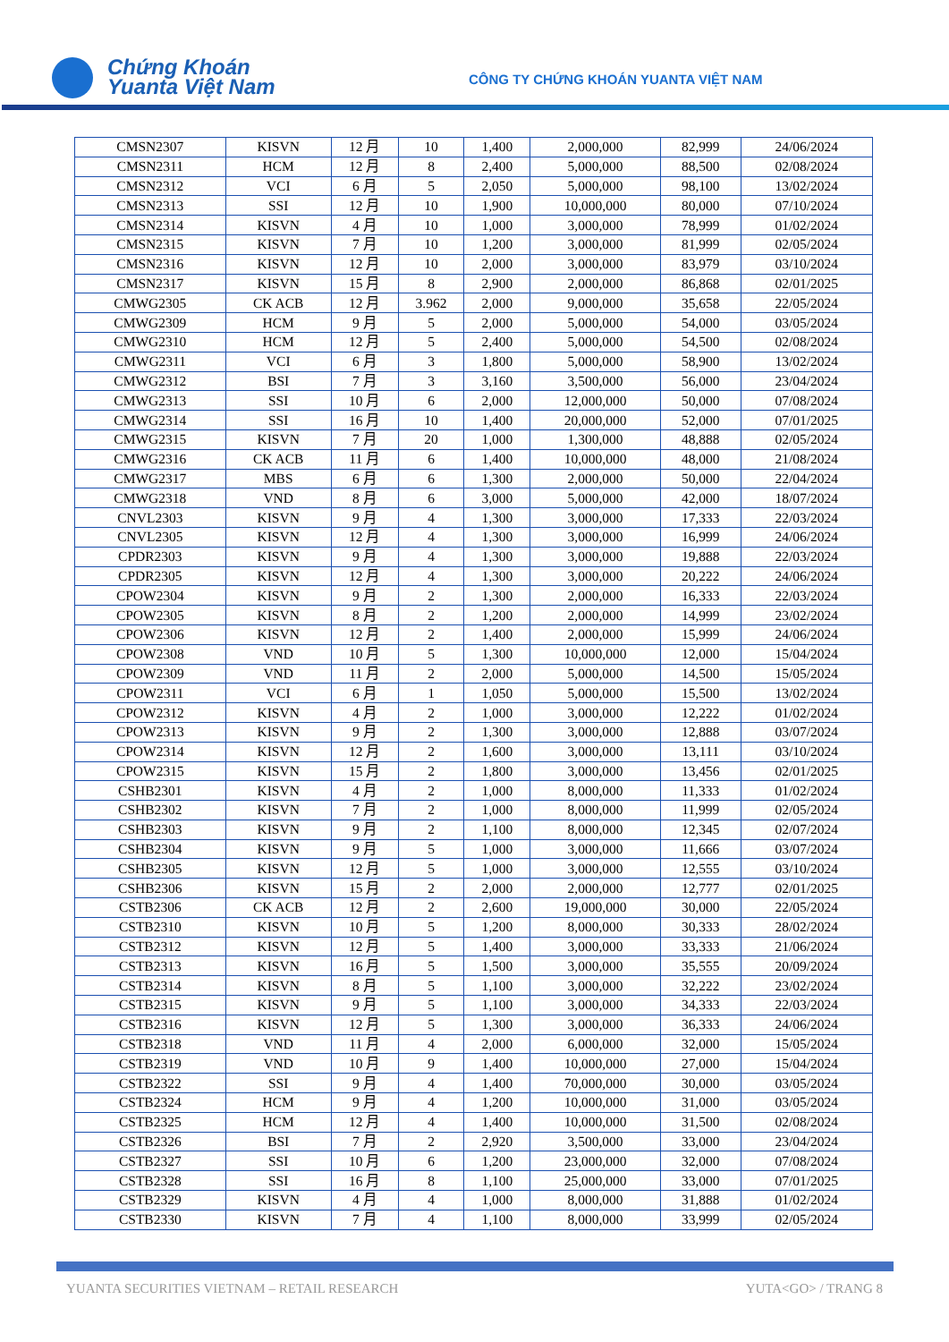Chứng Khoán
Yuanta Việt Nam
CÔNG TY CHỨNG KHOÁN YUANTA VIỆT NAM
| CMSN2307 | KISVN | 12 月 | 10 | 1,400 | 2,000,000 | 82,999 | 24/06/2024 |
| CMSN2311 | HCM | 12 月 | 8 | 2,400 | 5,000,000 | 88,500 | 02/08/2024 |
| CMSN2312 | VCI | 6 月 | 5 | 2,050 | 5,000,000 | 98,100 | 13/02/2024 |
| CMSN2313 | SSI | 12 月 | 10 | 1,900 | 10,000,000 | 80,000 | 07/10/2024 |
| CMSN2314 | KISVN | 4 月 | 10 | 1,000 | 3,000,000 | 78,999 | 01/02/2024 |
| CMSN2315 | KISVN | 7 月 | 10 | 1,200 | 3,000,000 | 81,999 | 02/05/2024 |
| CMSN2316 | KISVN | 12 月 | 10 | 2,000 | 3,000,000 | 83,979 | 03/10/2024 |
| CMSN2317 | KISVN | 15 月 | 8 | 2,900 | 2,000,000 | 86,868 | 02/01/2025 |
| CMWG2305 | CK ACB | 12 月 | 3.962 | 2,000 | 9,000,000 | 35,658 | 22/05/2024 |
| CMWG2309 | HCM | 9 月 | 5 | 2,000 | 5,000,000 | 54,000 | 03/05/2024 |
| CMWG2310 | HCM | 12 月 | 5 | 2,400 | 5,000,000 | 54,500 | 02/08/2024 |
| CMWG2311 | VCI | 6 月 | 3 | 1,800 | 5,000,000 | 58,900 | 13/02/2024 |
| CMWG2312 | BSI | 7 月 | 3 | 3,160 | 3,500,000 | 56,000 | 23/04/2024 |
| CMWG2313 | SSI | 10 月 | 6 | 2,000 | 12,000,000 | 50,000 | 07/08/2024 |
| CMWG2314 | SSI | 16 月 | 10 | 1,400 | 20,000,000 | 52,000 | 07/01/2025 |
| CMWG2315 | KISVN | 7 月 | 20 | 1,000 | 1,300,000 | 48,888 | 02/05/2024 |
| CMWG2316 | CK ACB | 11 月 | 6 | 1,400 | 10,000,000 | 48,000 | 21/08/2024 |
| CMWG2317 | MBS | 6 月 | 6 | 1,300 | 2,000,000 | 50,000 | 22/04/2024 |
| CMWG2318 | VND | 8 月 | 6 | 3,000 | 5,000,000 | 42,000 | 18/07/2024 |
| CNVL2303 | KISVN | 9 月 | 4 | 1,300 | 3,000,000 | 17,333 | 22/03/2024 |
| CNVL2305 | KISVN | 12 月 | 4 | 1,300 | 3,000,000 | 16,999 | 24/06/2024 |
| CPDR2303 | KISVN | 9 月 | 4 | 1,300 | 3,000,000 | 19,888 | 22/03/2024 |
| CPDR2305 | KISVN | 12 月 | 4 | 1,300 | 3,000,000 | 20,222 | 24/06/2024 |
| CPOW2304 | KISVN | 9 月 | 2 | 1,300 | 2,000,000 | 16,333 | 22/03/2024 |
| CPOW2305 | KISVN | 8 月 | 2 | 1,200 | 2,000,000 | 14,999 | 23/02/2024 |
| CPOW2306 | KISVN | 12 月 | 2 | 1,400 | 2,000,000 | 15,999 | 24/06/2024 |
| CPOW2308 | VND | 10 月 | 5 | 1,300 | 10,000,000 | 12,000 | 15/04/2024 |
| CPOW2309 | VND | 11 月 | 2 | 2,000 | 5,000,000 | 14,500 | 15/05/2024 |
| CPOW2311 | VCI | 6 月 | 1 | 1,050 | 5,000,000 | 15,500 | 13/02/2024 |
| CPOW2312 | KISVN | 4 月 | 2 | 1,000 | 3,000,000 | 12,222 | 01/02/2024 |
| CPOW2313 | KISVN | 9 月 | 2 | 1,300 | 3,000,000 | 12,888 | 03/07/2024 |
| CPOW2314 | KISVN | 12 月 | 2 | 1,600 | 3,000,000 | 13,111 | 03/10/2024 |
| CPOW2315 | KISVN | 15 月 | 2 | 1,800 | 3,000,000 | 13,456 | 02/01/2025 |
| CSHB2301 | KISVN | 4 月 | 2 | 1,000 | 8,000,000 | 11,333 | 01/02/2024 |
| CSHB2302 | KISVN | 7 月 | 2 | 1,000 | 8,000,000 | 11,999 | 02/05/2024 |
| CSHB2303 | KISVN | 9 月 | 2 | 1,100 | 8,000,000 | 12,345 | 02/07/2024 |
| CSHB2304 | KISVN | 9 月 | 5 | 1,000 | 3,000,000 | 11,666 | 03/07/2024 |
| CSHB2305 | KISVN | 12 月 | 5 | 1,000 | 3,000,000 | 12,555 | 03/10/2024 |
| CSHB2306 | KISVN | 15 月 | 2 | 2,000 | 2,000,000 | 12,777 | 02/01/2025 |
| CSTB2306 | CK ACB | 12 月 | 2 | 2,600 | 19,000,000 | 30,000 | 22/05/2024 |
| CSTB2310 | KISVN | 10 月 | 5 | 1,200 | 8,000,000 | 30,333 | 28/02/2024 |
| CSTB2312 | KISVN | 12 月 | 5 | 1,400 | 3,000,000 | 33,333 | 21/06/2024 |
| CSTB2313 | KISVN | 16 月 | 5 | 1,500 | 3,000,000 | 35,555 | 20/09/2024 |
| CSTB2314 | KISVN | 8 月 | 5 | 1,100 | 3,000,000 | 32,222 | 23/02/2024 |
| CSTB2315 | KISVN | 9 月 | 5 | 1,100 | 3,000,000 | 34,333 | 22/03/2024 |
| CSTB2316 | KISVN | 12 月 | 5 | 1,300 | 3,000,000 | 36,333 | 24/06/2024 |
| CSTB2318 | VND | 11 月 | 4 | 2,000 | 6,000,000 | 32,000 | 15/05/2024 |
| CSTB2319 | VND | 10 月 | 9 | 1,400 | 10,000,000 | 27,000 | 15/04/2024 |
| CSTB2322 | SSI | 9 月 | 4 | 1,400 | 70,000,000 | 30,000 | 03/05/2024 |
| CSTB2324 | HCM | 9 月 | 4 | 1,200 | 10,000,000 | 31,000 | 03/05/2024 |
| CSTB2325 | HCM | 12 月 | 4 | 1,400 | 10,000,000 | 31,500 | 02/08/2024 |
| CSTB2326 | BSI | 7 月 | 2 | 2,920 | 3,500,000 | 33,000 | 23/04/2024 |
| CSTB2327 | SSI | 10 月 | 6 | 1,200 | 23,000,000 | 32,000 | 07/08/2024 |
| CSTB2328 | SSI | 16 月 | 8 | 1,100 | 25,000,000 | 33,000 | 07/01/2025 |
| CSTB2329 | KISVN | 4 月 | 4 | 1,000 | 8,000,000 | 31,888 | 01/02/2024 |
| CSTB2330 | KISVN | 7 月 | 4 | 1,100 | 8,000,000 | 33,999 | 02/05/2024 |
YUANTA SECURITIES VIETNAM – RETAIL RESEARCH
YUTA<GO> / TRANG 8